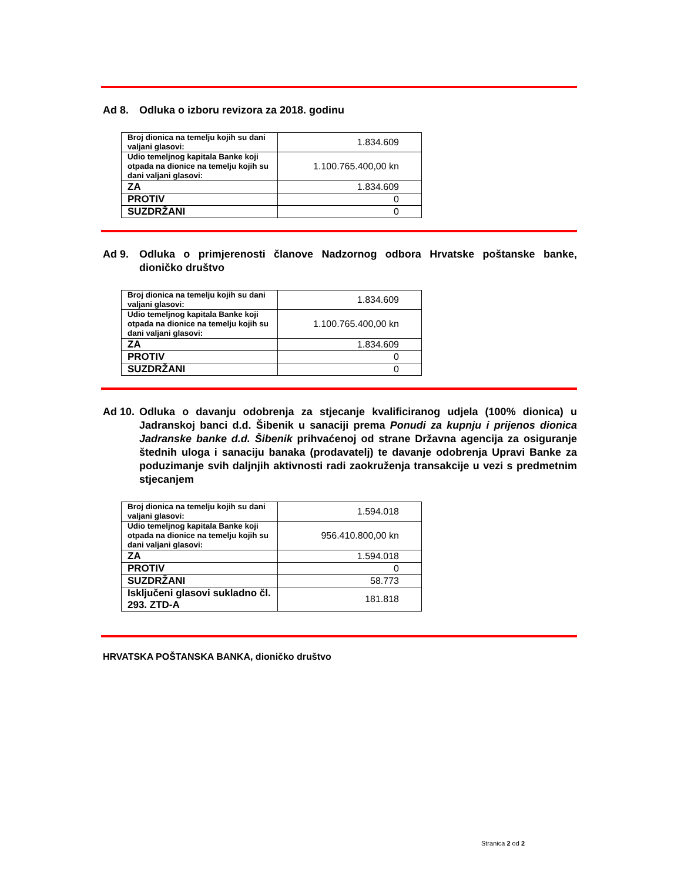Ad 8. Odluka o izboru revizora za 2018. godinu
| Broj dionica na temelju kojih su dani valjani glasovi: | 1.834.609 |
| Udio temeljnog kapitala Banke koji otpada na dionice na temelju kojih su dani valjani glasovi: | 1.100.765.400,00 kn |
| ZA | 1.834.609 |
| PROTIV | 0 |
| SUZDRŽANI | 0 |
Ad 9. Odluka o primjerenosti članove Nadzornog odbora Hrvatske poštanske banke, dioničko društvo
| Broj dionica na temelju kojih su dani valjani glasovi: | 1.834.609 |
| Udio temeljnog kapitala Banke koji otpada na dionice na temelju kojih su dani valjani glasovi: | 1.100.765.400,00 kn |
| ZA | 1.834.609 |
| PROTIV | 0 |
| SUZDRŽANI | 0 |
Ad 10. Odluka o davanju odobrenja za stjecanje kvalificiranog udjela (100% dionica) u Jadranskoj banci d.d. Šibenik u sanaciji prema Ponudi za kupnju i prijenos dionica Jadranske banke d.d. Šibenik prihvaćenoj od strane Državna agencija za osiguranje štednih uloga i sanaciju banaka (prodavatelj) te davanje odobrenja Upravi Banke za poduzimanje svih daljnjih aktivnosti radi zaokruženja transakcije u vezi s predmetnim stjecanjem
| Broj dionica na temelju kojih su dani valjani glasovi: | 1.594.018 |
| Udio temeljnog kapitala Banke koji otpada na dionice na temelju kojih su dani valjani glasovi: | 956.410.800,00 kn |
| ZA | 1.594.018 |
| PROTIV | 0 |
| SUZDRŽANI | 58.773 |
| Isključeni glasovi sukladno čl. 293. ZTD-A | 181.818 |
HRVATSKA POŠTANSKA BANKA, dioničko društvo
Stranica 2 od 2